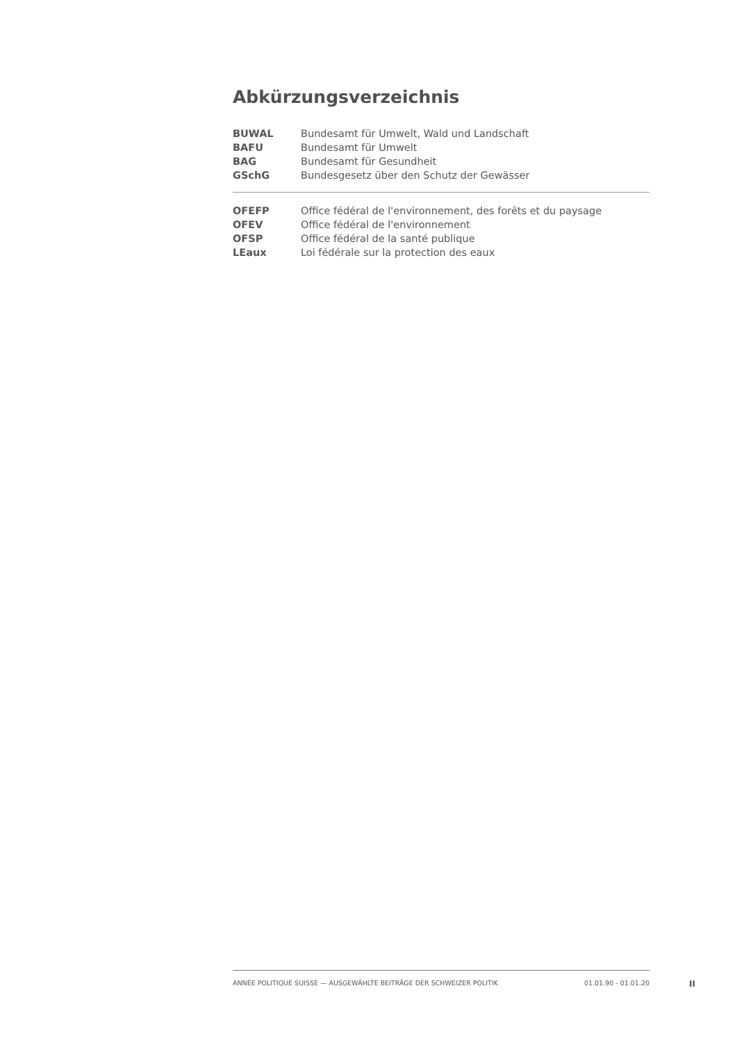Abkürzungsverzeichnis
| BUWAL | Bundesamt für Umwelt, Wald und Landschaft |
| BAFU | Bundesamt für Umwelt |
| BAG | Bundesamt für Gesundheit |
| GSchG | Bundesgesetz über den Schutz der Gewässer |
| OFEFP | Office fédéral de l'environnement, des forêts et du paysage |
| OFEV | Office fédéral de l'environnement |
| OFSP | Office fédéral de la santé publique |
| LEaux | Loi fédérale sur la protection des eaux |
ANNÉE POLITIQUE SUISSE — AUSGEWÄHLTE BEITRÄGE DER SCHWEIZER POLITIK 01.01.90 - 01.01.20
II